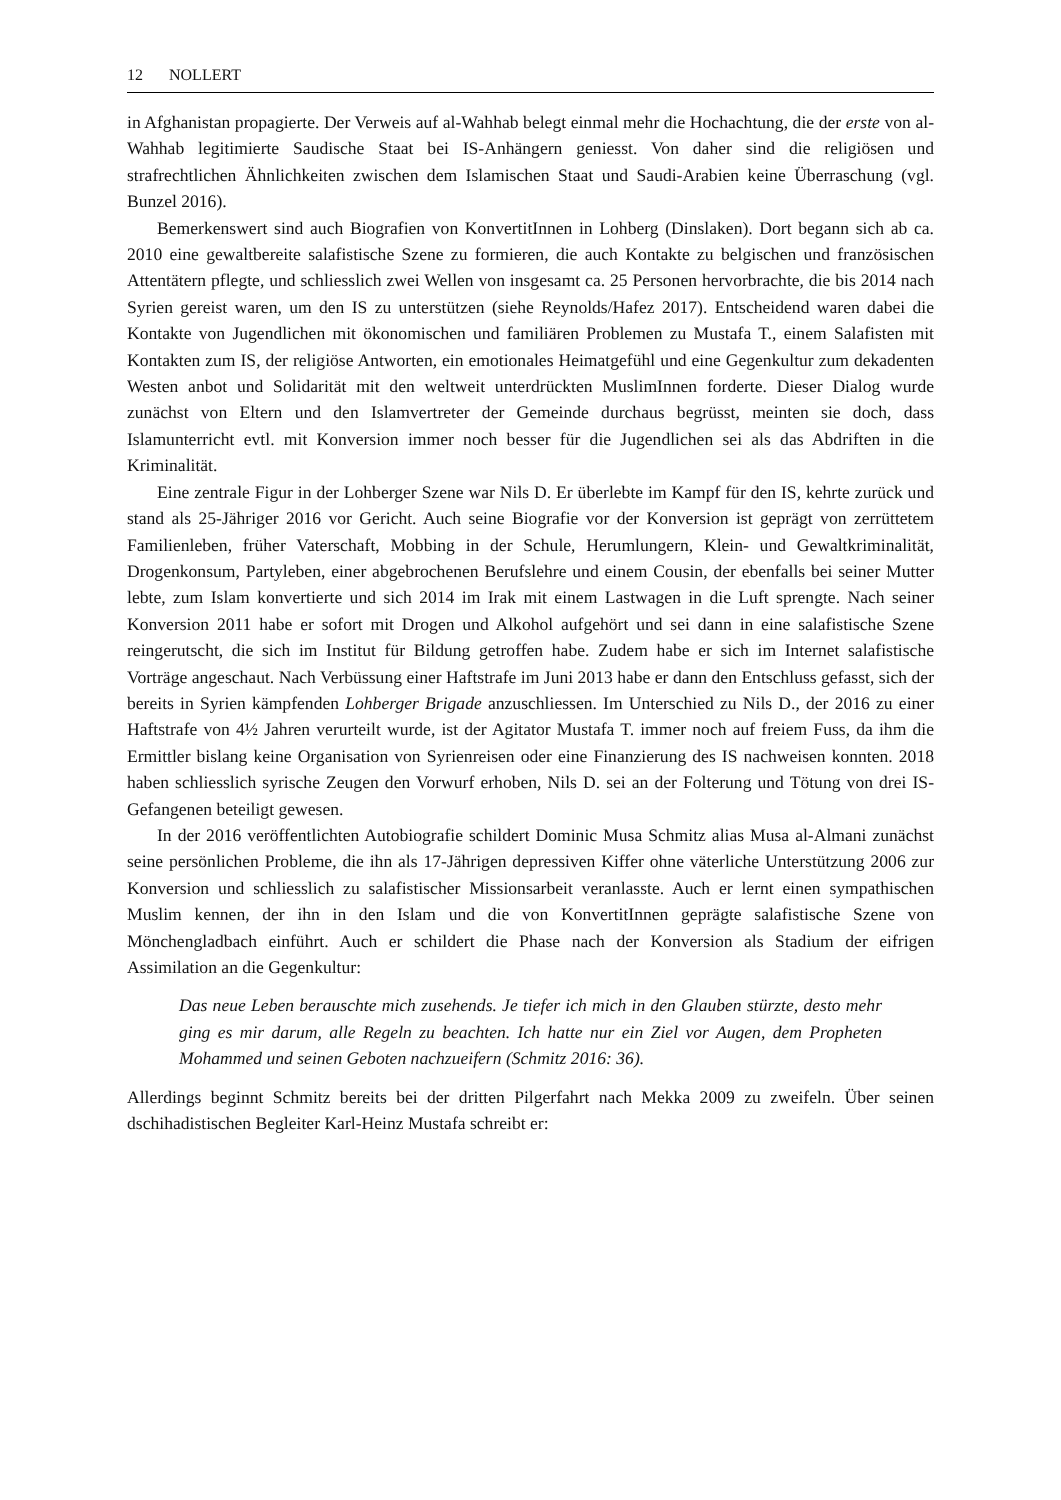12 NOLLERT
in Afghanistan propagierte. Der Verweis auf al-Wahhab belegt einmal mehr die Hochachtung, die der erste von al-Wahhab legitimierte Saudische Staat bei IS-Anhängern geniesst. Von daher sind die religiösen und strafrechtlichen Ähnlichkeiten zwischen dem Islamischen Staat und Saudi-Arabien keine Überraschung (vgl. Bunzel 2016).
Bemerkenswert sind auch Biografien von KonvertitInnen in Lohberg (Dinslaken). Dort begann sich ab ca. 2010 eine gewaltbereite salafistische Szene zu formieren, die auch Kontakte zu belgischen und französischen Attentätern pflegte, und schliesslich zwei Wellen von insgesamt ca. 25 Personen hervorbrachte, die bis 2014 nach Syrien gereist waren, um den IS zu unterstützen (siehe Reynolds/Hafez 2017). Entscheidend waren dabei die Kontakte von Jugendlichen mit ökonomischen und familiären Problemen zu Mustafa T., einem Salafisten mit Kontakten zum IS, der religiöse Antworten, ein emotionales Heimatgefühl und eine Gegenkultur zum dekadenten Westen anbot und Solidarität mit den weltweit unterdrückten MuslimInnen forderte. Dieser Dialog wurde zunächst von Eltern und den Islamvertreter der Gemeinde durchaus begrüsst, meinten sie doch, dass Islamunterricht evtl. mit Konversion immer noch besser für die Jugendlichen sei als das Abdriften in die Kriminalität.
Eine zentrale Figur in der Lohberger Szene war Nils D. Er überlebte im Kampf für den IS, kehrte zurück und stand als 25-Jähriger 2016 vor Gericht. Auch seine Biografie vor der Konversion ist geprägt von zerrüttetem Familienleben, früher Vaterschaft, Mobbing in der Schule, Herumlungern, Klein- und Gewaltkriminalität, Drogenkonsum, Partyleben, einer abgebrochenen Berufslehre und einem Cousin, der ebenfalls bei seiner Mutter lebte, zum Islam konvertierte und sich 2014 im Irak mit einem Lastwagen in die Luft sprengte. Nach seiner Konversion 2011 habe er sofort mit Drogen und Alkohol aufgehört und sei dann in eine salafistische Szene reingerutscht, die sich im Institut für Bildung getroffen habe. Zudem habe er sich im Internet salafistische Vorträge angeschaut. Nach Verbüssung einer Haftstrafe im Juni 2013 habe er dann den Entschluss gefasst, sich der bereits in Syrien kämpfenden Lohberger Brigade anzuschliessen. Im Unterschied zu Nils D., der 2016 zu einer Haftstrafe von 4½ Jahren verurteilt wurde, ist der Agitator Mustafa T. immer noch auf freiem Fuss, da ihm die Ermittler bislang keine Organisation von Syrienreisen oder eine Finanzierung des IS nachweisen konnten. 2018 haben schliesslich syrische Zeugen den Vorwurf erhoben, Nils D. sei an der Folterung und Tötung von drei IS-Gefangenen beteiligt gewesen.
In der 2016 veröffentlichten Autobiografie schildert Dominic Musa Schmitz alias Musa al-Almani zunächst seine persönlichen Probleme, die ihn als 17-Jährigen depressiven Kiffer ohne väterliche Unterstützung 2006 zur Konversion und schliesslich zu salafistischer Missionsarbeit veranlasste. Auch er lernt einen sympathischen Muslim kennen, der ihn in den Islam und die von KonvertitInnen geprägte salafistische Szene von Mönchengladbach einführt. Auch er schildert die Phase nach der Konversion als Stadium der eifrigen Assimilation an die Gegenkultur:
Das neue Leben berauschte mich zusehends. Je tiefer ich mich in den Glauben stürzte, desto mehr ging es mir darum, alle Regeln zu beachten. Ich hatte nur ein Ziel vor Augen, dem Propheten Mohammed und seinen Geboten nachzueifern (Schmitz 2016: 36).
Allerdings beginnt Schmitz bereits bei der dritten Pilgerfahrt nach Mekka 2009 zu zweifeln. Über seinen dschihadistischen Begleiter Karl-Heinz Mustafa schreibt er: